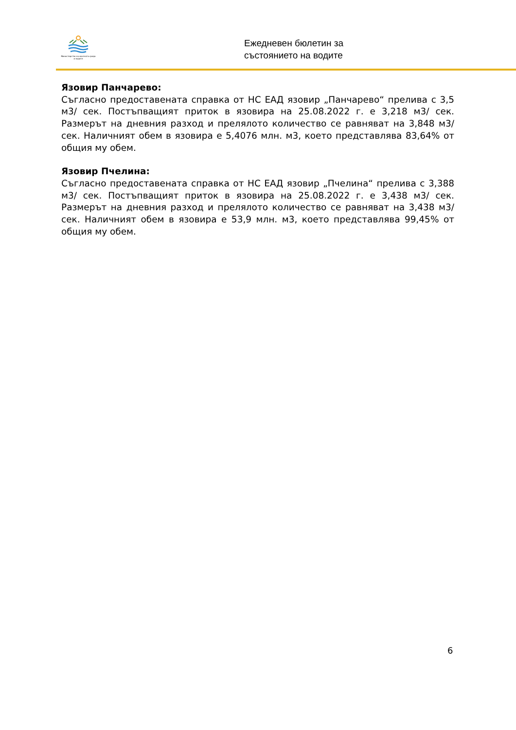Министерство на околната среда и водите
Ежедневен бюлетин за
състоянието на водите
Язовир Панчарево:
Съгласно предоставената справка от НС ЕАД язовир „Панчарево“ прелива с 3,5 м3/ сек. Постъпващият приток в язовира на 25.08.2022 г. е 3,218 м3/ сек. Размерът на дневния разход и прелялото количество се равняват на 3,848 м3/ сек. Наличният обем в язовира е 5,4076 млн. м3, което представлява 83,64% от общия му обем.
Язовир Пчелина:
Съгласно предоставената справка от НС ЕАД язовир „Пчелина“ прелива с 3,388 м3/ сек. Постъпващият приток в язовира на 25.08.2022 г. е 3,438 м3/ сек. Размерът на дневния разход и прелялото количество се равняват на 3,438 м3/ сек. Наличният обем в язовира е 53,9 млн. м3, което представлява 99,45% от общия му обем.
6